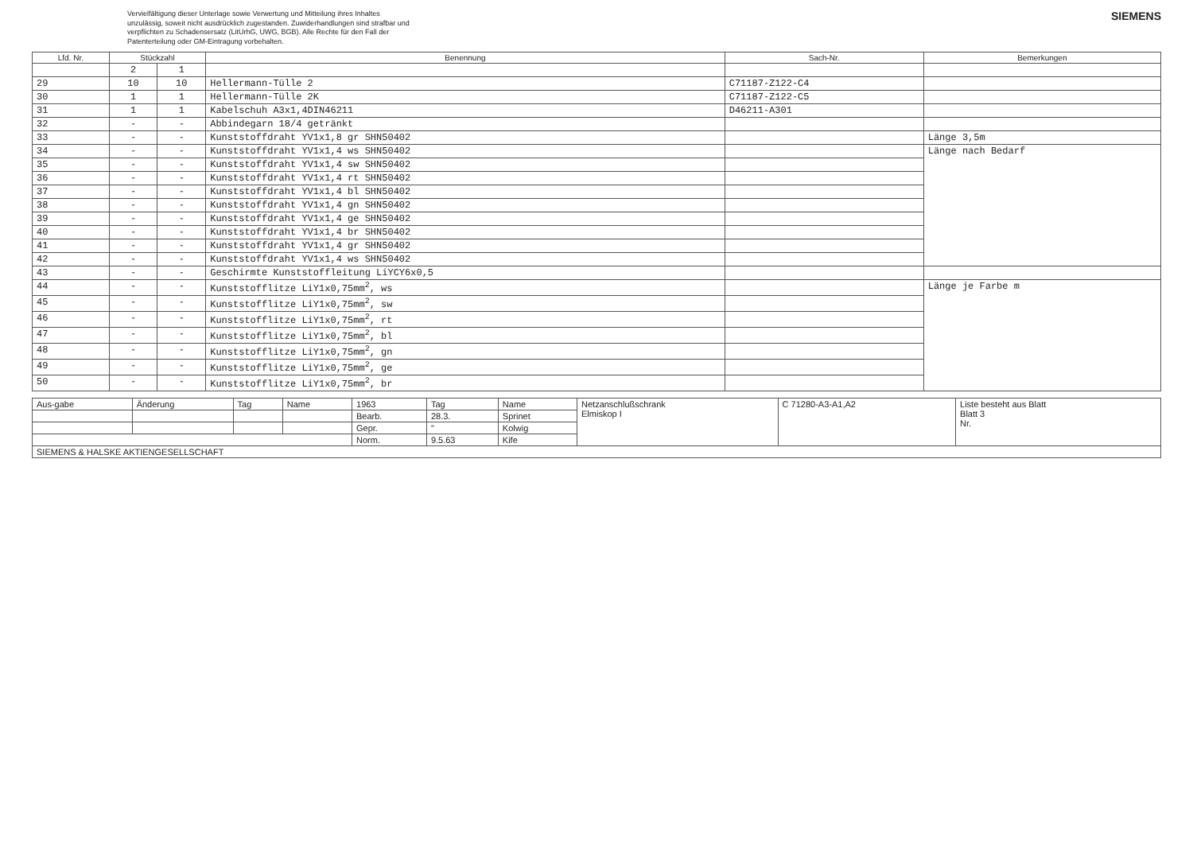Vervielfältigung dieser Unterlage sowie Verwertung und Mitteilung ihres Inhaltes unzulässig, soweit nicht ausdrücklich zugestanden. Zuwiderhandlungen sind strafbar und verpflichten zu Schadensersatz (LitUrhG, UWG, BGB). Alle Rechte für den Fall der Patenterteilung oder GM-Eintragung vorbehalten.
SIEMENS
| Lfd. Nr. | Stückzahl | | Benennung | Sach-Nr. | Bemerkungen |
| --- | --- | --- | --- | --- | --- |
| | 2 | 1 | | | |
| 29 | 10 | 10 | Hellermann-Tülle 2 | C71187-Z122-C4 | |
| 30 | 1 | 1 | Hellermann-Tülle 2K | C71187-Z122-C5 | |
| 31 | 1 | 1 | Kabelschuh A3x1,4DIN46211 | D46211-A301 | |
| 32 | - | - | Abbindegarn 18/4 getränkt | | |
| 33 | - | - | Kunststoffdraht YV1x1,8 gr SHN50402 | | Länge 3,5m |
| 34 | - | - | Kunststoffdraht YV1x1,4 ws SHN50402 | | Länge nach Bedarf |
| 35 | - | - | Kunststoffdraht YV1x1,4 sw SHN50402 | | |
| 36 | - | - | Kunststoffdraht YV1x1,4 rt SHN50402 | | |
| 37 | - | - | Kunststoffdraht YV1x1,4 bl SHN50402 | | |
| 38 | - | - | Kunststoffdraht YV1x1,4 gn SHN50402 | | |
| 39 | - | - | Kunststoffdraht YV1x1,4 ge SHN50402 | | |
| 40 | - | - | Kunststoffdraht YV1x1,4 br SHN50402 | | |
| 41 | - | - | Kunststoffdraht YV1x1,4 gr SHN50402 | | |
| 42 | - | - | Kunststoffdraht YV1x1,4 ws SHN50402 | | |
| 43 | - | - | Geschirmte Kunststoffleitung LiYCY6x0,5 | | |
| 44 | - | - | Kunststofflitze LiY1x0,75mm<sup>2</sup>, ws | | Länge je Farbe m |
| 45 | - | - | Kunststofflitze LiY1x0,75mm<sup>2</sup>, sw | | |
| 46 | - | - | Kunststofflitze LiY1x0,75mm<sup>2</sup>, rt | | |
| 47 | - | - | Kunststofflitze LiY1x0,75mm<sup>2</sup>, bl | | |
| 48 | - | - | Kunststofflitze LiY1x0,75mm<sup>2</sup>, gn | | |
| 49 | - | - | Kunststofflitze LiY1x0,75mm<sup>2</sup>, ge | | |
| 50 | - | - | Kunststofflitze LiY1x0,75mm<sup>2</sup>, br | | |
| Aus-gabe | Änderung | Tag | Name | 1963 | Tag | Name | Netzanschlußschrank Elmiskop I | C 71280-A3-A1,A2 | Liste besteht aus Blatt Blatt 3 Nr. |
| | | | | Bearb. | 28.3. | Sprinet | | | |
| | | | | Gepr. | " | Kolwig | | | |
| | | | | Norm. | 9.5.63 | Kife | | | |
| SIEMENS & HALSKE AKTIENGESELLSCHAFT | | | | | | | | | |